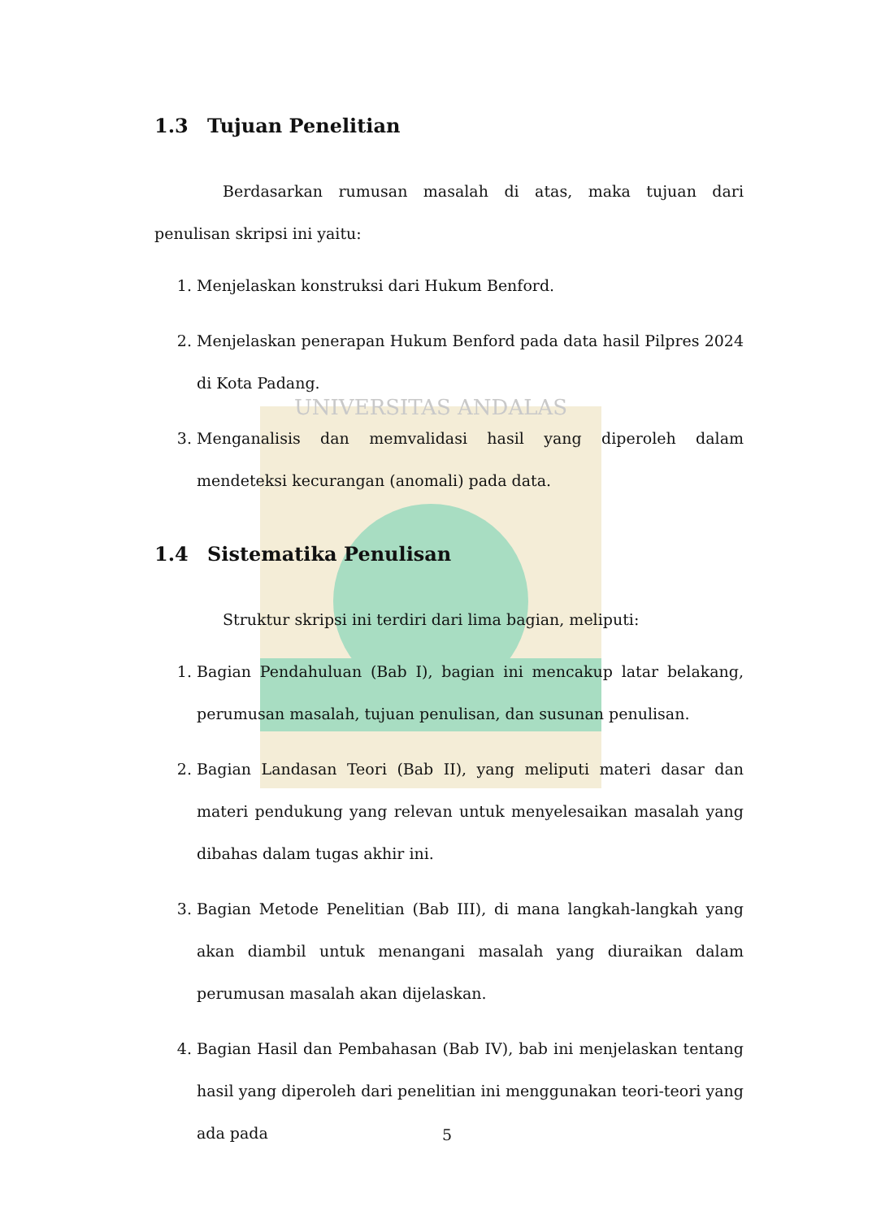UNIVERSITAS ANDALAS
1.3 Tujuan Penelitian
Berdasarkan rumusan masalah di atas, maka tujuan dari penulisan skripsi ini yaitu:
1. Menjelaskan konstruksi dari Hukum Benford.
2. Menjelaskan penerapan Hukum Benford pada data hasil Pilpres 2024 di Kota Padang.
3. Menganalisis dan memvalidasi hasil yang diperoleh dalam mendeteksi kecurangan (anomali) pada data.
1.4 Sistematika Penulisan
Struktur skripsi ini terdiri dari lima bagian, meliputi:
1. Bagian Pendahuluan (Bab I), bagian ini mencakup latar belakang, perumusan masalah, tujuan penulisan, dan susunan penulisan.
2. Bagian Landasan Teori (Bab II), yang meliputi materi dasar dan materi pendukung yang relevan untuk menyelesaikan masalah yang dibahas dalam tugas akhir ini.
3. Bagian Metode Penelitian (Bab III), di mana langkah-langkah yang akan diambil untuk menangani masalah yang diuraikan dalam perumusan masalah akan dijelaskan.
4. Bagian Hasil dan Pembahasan (Bab IV), bab ini menjelaskan tentang hasil yang diperoleh dari penelitian ini menggunakan teori-teori yang ada pada
5